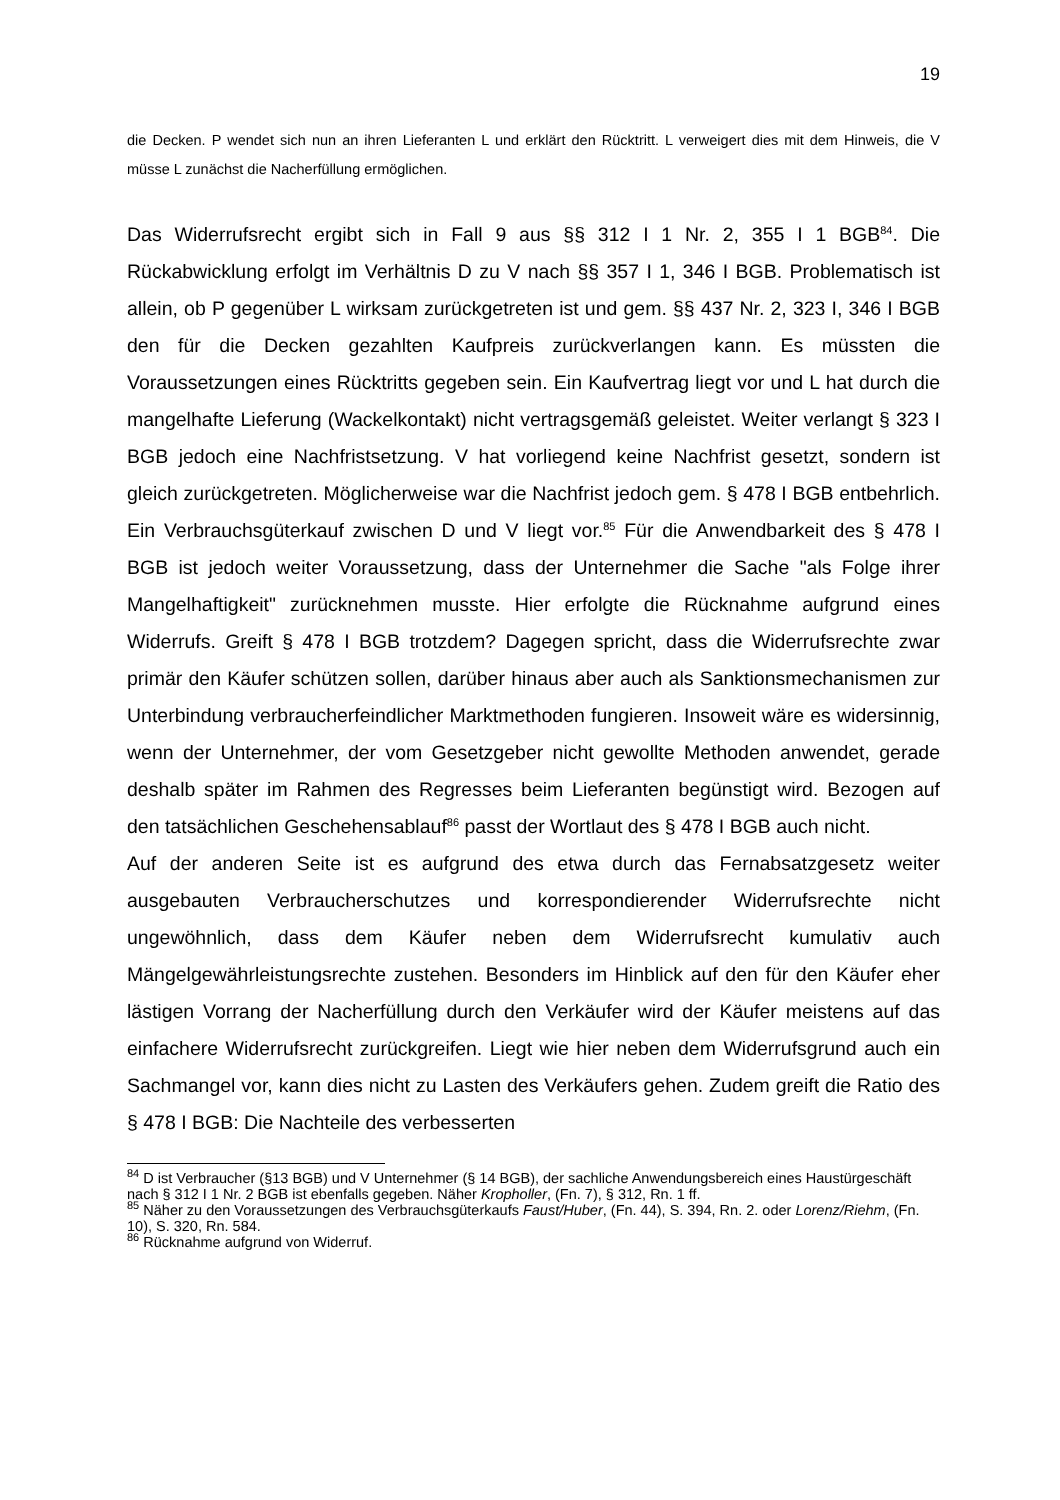19
die Decken. P wendet sich nun an ihren Lieferanten L und erklärt den Rücktritt. L verweigert dies mit dem Hinweis, die V müsse L zunächst die Nacherfüllung ermöglichen.
Das Widerrufsrecht ergibt sich in Fall 9 aus §§ 312 I 1 Nr. 2, 355 I 1 BGB<sup>84</sup>. Die Rückabwicklung erfolgt im Verhältnis D zu V nach §§ 357 I 1, 346 I BGB. Problematisch ist allein, ob P gegenüber L wirksam zurückgetreten ist und gem. §§ 437 Nr. 2, 323 I, 346 I BGB den für die Decken gezahlten Kaufpreis zurückverlangen kann. Es müssten die Voraussetzungen eines Rücktritts gegeben sein. Ein Kaufvertrag liegt vor und L hat durch die mangelhafte Lieferung (Wackelkontakt) nicht vertragsgemäß geleistet. Weiter verlangt § 323 I BGB jedoch eine Nachfristsetzung. V hat vorliegend keine Nachfrist gesetzt, sondern ist gleich zurückgetreten. Möglicherweise war die Nachfrist jedoch gem. § 478 I BGB entbehrlich. Ein Verbrauchsgüterkauf zwischen D und V liegt vor.<sup>85</sup> Für die Anwendbarkeit des § 478 I BGB ist jedoch weiter Voraussetzung, dass der Unternehmer die Sache "als Folge ihrer Mangelhaftigkeit" zurücknehmen musste. Hier erfolgte die Rücknahme aufgrund eines Widerrufs. Greift § 478 I BGB trotzdem? Dagegen spricht, dass die Widerrufsrechte zwar primär den Käufer schützen sollen, darüber hinaus aber auch als Sanktionsmechanismen zur Unterbindung verbraucherfeindlicher Marktmethoden fungieren. Insoweit wäre es widersinnig, wenn der Unternehmer, der vom Gesetzgeber nicht gewollte Methoden anwendet, gerade deshalb später im Rahmen des Regresses beim Lieferanten begünstigt wird. Bezogen auf den tatsächlichen Geschehensablauf<sup>86</sup> passt der Wortlaut des § 478 I BGB auch nicht.
Auf der anderen Seite ist es aufgrund des etwa durch das Fernabsatzgesetz weiter ausgebauten Verbraucherschutzes und korrespondierender Widerrufsrechte nicht ungewöhnlich, dass dem Käufer neben dem Widerrufsrecht kumulativ auch Mängelgewährleistungsrechte zustehen. Besonders im Hinblick auf den für den Käufer eher lästigen Vorrang der Nacherfüllung durch den Verkäufer wird der Käufer meistens auf das einfachere Widerrufsrecht zurückgreifen. Liegt wie hier neben dem Widerrufsgrund auch ein Sachmangel vor, kann dies nicht zu Lasten des Verkäufers gehen. Zudem greift die Ratio des § 478 I BGB: Die Nachteile des verbesserten
<sup>84</sup> D ist Verbraucher (§13 BGB) und V Unternehmer (§ 14 BGB), der sachliche Anwendungsbereich eines Haustürgeschäft nach § 312 I 1 Nr. 2 BGB ist ebenfalls gegeben. Näher Kropholler, (Fn. 7), § 312, Rn. 1 ff.
<sup>85</sup> Näher zu den Voraussetzungen des Verbrauchsgüterkaufs Faust/Huber, (Fn. 44), S. 394, Rn. 2. oder Lorenz/Riehm, (Fn. 10), S. 320, Rn. 584.
<sup>86</sup> Rücknahme aufgrund von Widerruf.